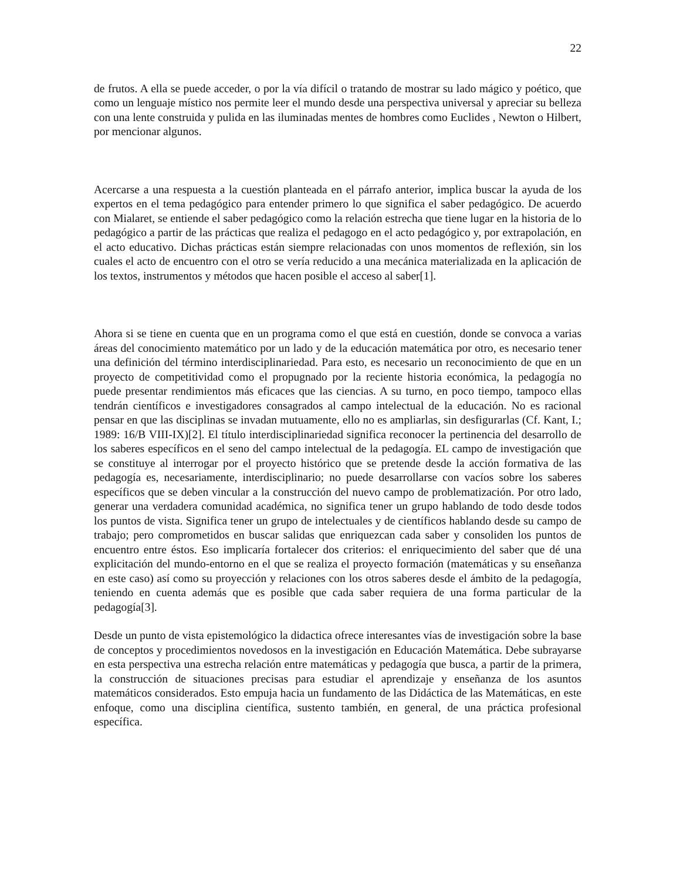22
de frutos. A ella se puede acceder, o por la vía difícil o tratando de mostrar su lado mágico y poético, que como un lenguaje místico nos permite leer el mundo desde una perspectiva universal y apreciar su belleza con una lente construida y pulida en las iluminadas mentes de hombres como Euclides , Newton o Hilbert, por mencionar algunos.
Acercarse a una respuesta a la cuestión planteada en el párrafo anterior, implica buscar la ayuda de los expertos en el tema pedagógico para entender primero lo que significa el saber pedagógico. De acuerdo con Mialaret, se entiende el saber pedagógico como la relación estrecha que tiene lugar en la historia de lo pedagógico a partir de las prácticas que realiza el pedagogo en el acto pedagógico y, por extrapolación, en el acto educativo. Dichas prácticas están siempre relacionadas con unos momentos de reflexión, sin los cuales el acto de encuentro con el otro se vería reducido a una mecánica materializada en la aplicación de los textos, instrumentos y métodos que hacen posible el acceso al saber[1].
Ahora si se tiene en cuenta que en un programa como el que está en cuestión, donde se convoca a varias áreas del conocimiento matemático por un lado y de la educación matemática por otro, es necesario tener una definición del término interdisciplinariedad. Para esto, es necesario un reconocimiento de que en un proyecto de competitividad como el propugnado por la reciente historia económica, la pedagogía no puede presentar rendimientos más eficaces que las ciencias. A su turno, en poco tiempo, tampoco ellas tendrán científicos e investigadores consagrados al campo intelectual de la educación. No es racional pensar en que las disciplinas se invadan mutuamente, ello no es ampliarlas, sin desfigurarlas (Cf. Kant, I.; 1989: 16/B VIII-IX)[2]. El título interdisciplinariedad significa reconocer la pertinencia del desarrollo de los saberes específicos en el seno del campo intelectual de la pedagogía. EL campo de investigación que se constituye al interrogar por el proyecto histórico que se pretende desde la acción formativa de las pedagogía es, necesariamente, interdisciplinario; no puede desarrollarse con vacíos sobre los saberes específicos que se deben vincular a la construcción del nuevo campo de problematización. Por otro lado, generar una verdadera comunidad académica, no significa tener un grupo hablando de todo desde todos los puntos de vista. Significa tener un grupo de intelectuales y de científicos hablando desde su campo de trabajo; pero comprometidos en buscar salidas que enriquezcan cada saber y consoliden los puntos de encuentro entre éstos. Eso implicaría fortalecer dos criterios: el enriquecimiento del saber que dé una explicitación del mundo-entorno en el que se realiza el proyecto formación (matemáticas y su enseñanza en este caso) así como su proyección y relaciones con los otros saberes desde el ámbito de la pedagogía, teniendo en cuenta además que es posible que cada saber requiera de una forma particular de la pedagogía[3].
Desde un punto de vista epistemológico la didactica ofrece interesantes vías de investigación sobre la base de conceptos y procedimientos novedosos en la investigación en Educación Matemática. Debe subrayarse en esta perspectiva una estrecha relación entre matemáticas y pedagogía que busca, a partir de la primera, la construcción de situaciones precisas para estudiar el aprendizaje y enseñanza de los asuntos matemáticos considerados. Esto empuja hacia un fundamento de las Didáctica de las Matemáticas, en este enfoque, como una disciplina científica, sustento también, en general, de una práctica profesional específica.